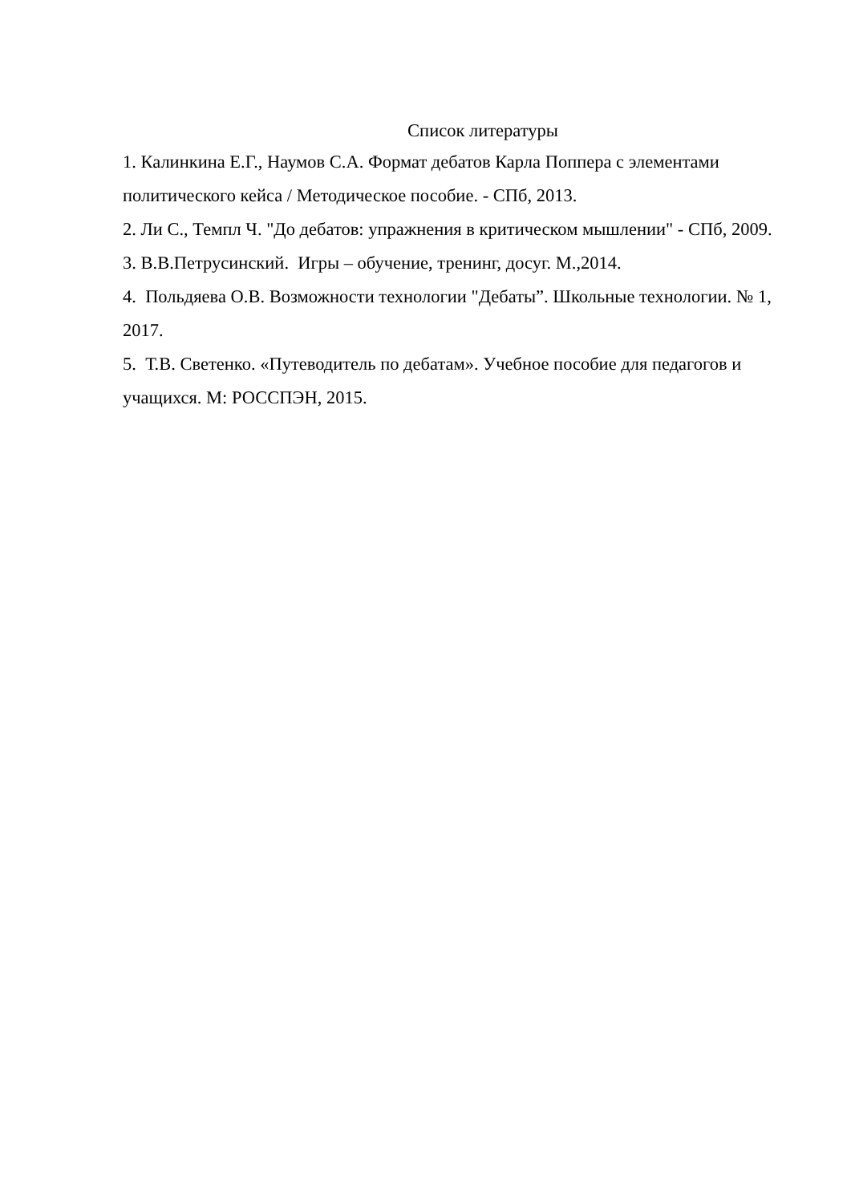Список литературы
1. Калинкина Е.Г., Наумов С.А. Формат дебатов Карла Поппера с элементами политического кейса / Методическое пособие. - СПб, 2013.
2. Ли С., Темпл Ч. "До дебатов: упражнения в критическом мышлении" - СПб, 2009.
3. В.В.Петрусинский. Игры – обучение, тренинг, досуг. М.,2014.
4. Польдяева О.В. Возможности технологии "Дебаты”. Школьные технологии. № 1, 2017.
5. Т.В. Светенко. «Путеводитель по дебатам». Учебное пособие для педагогов и учащихся. М: РОССПЭН, 2015.